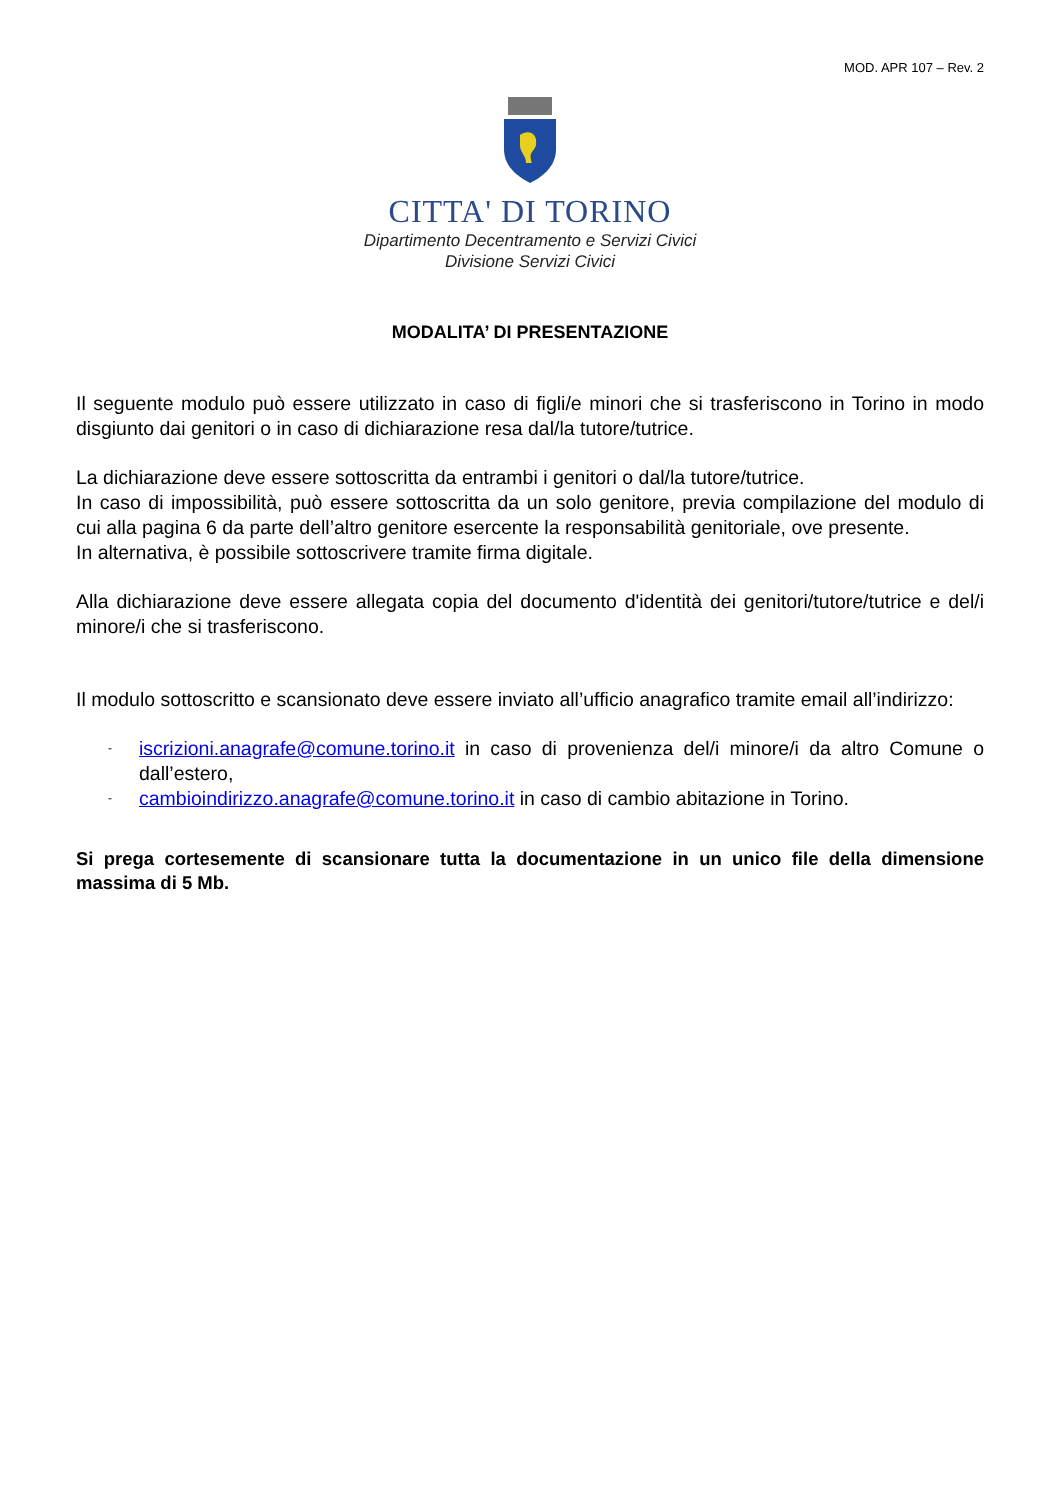MOD. APR 107 – Rev. 2
CITTA' DI TORINO
Dipartimento Decentramento e Servizi Civici
Divisione Servizi Civici
MODALITA’ DI PRESENTAZIONE
Il seguente modulo può essere utilizzato in caso di figli/e minori che si trasferiscono in Torino in modo disgiunto dai genitori o in caso di dichiarazione resa dal/la tutore/tutrice.
La dichiarazione deve essere sottoscritta da entrambi i genitori o dal/la tutore/tutrice.
In caso di impossibilità, può essere sottoscritta da un solo genitore, previa compilazione del modulo di cui alla pagina 6 da parte dell’altro genitore esercente la responsabilità genitoriale, ove presente.
In alternativa, è possibile sottoscrivere tramite firma digitale.
Alla dichiarazione deve essere allegata copia del documento d'identità dei genitori/tutore/tutrice e del/i minore/i che si trasferiscono.
Il modulo sottoscritto e scansionato deve essere inviato all’ufficio anagrafico tramite email all’indirizzo:
- iscrizioni.anagrafe@comune.torino.it in caso di provenienza del/i minore/i da altro Comune o dall’estero,
- cambioindirizzo.anagrafe@comune.torino.it in caso di cambio abitazione in Torino.
Si prega cortesemente di scansionare tutta la documentazione in un unico file della dimensione massima di 5 Mb.